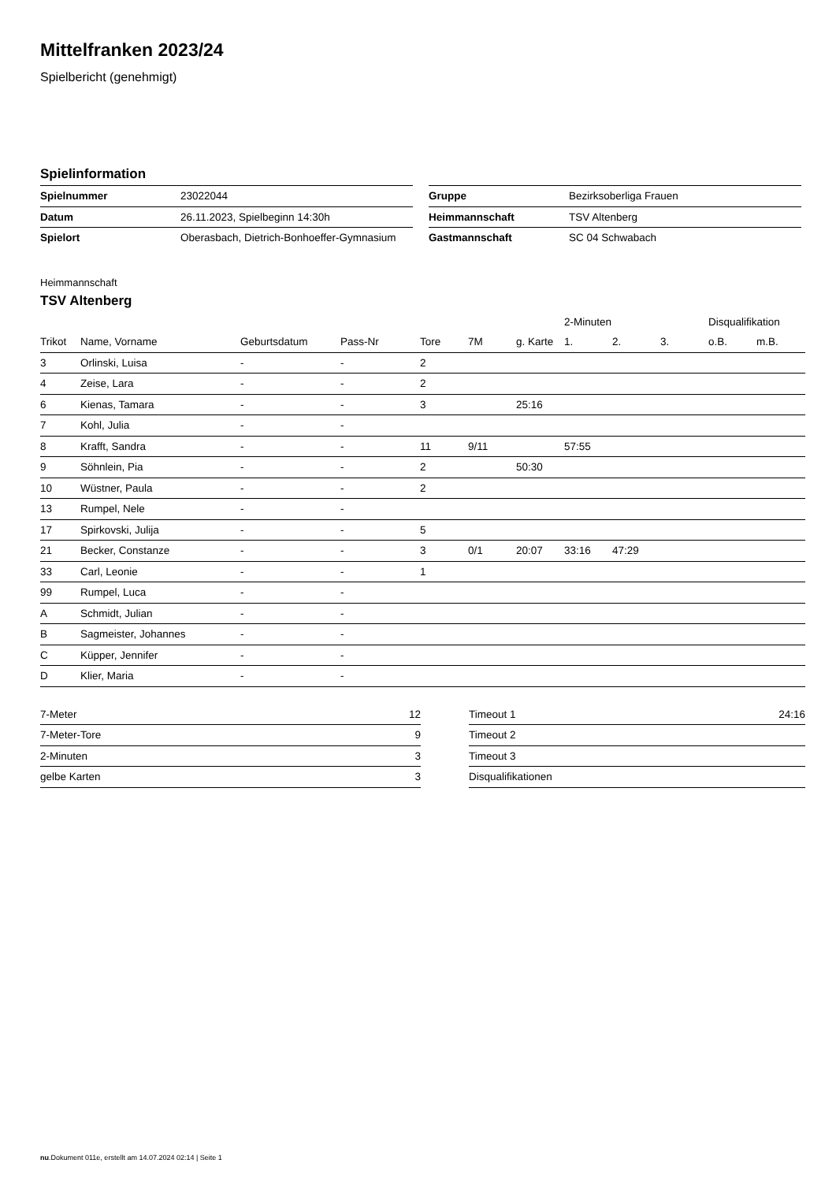Mittelfranken 2023/24
Spielbericht (genehmigt)
Spielinformation
| Spielnummer | 23022044 |
| Datum | 26.11.2023, Spielbeginn 14:30h |
| Spielort | Oberasbach, Dietrich-Bonhoeffer-Gymnasium |
| Gruppe | Bezirksoberliga Frauen |
| Heimmannschaft | TSV Altenberg |
| Gastmannschaft | SC 04 Schwabach |
Heimmannschaft
TSV Altenberg
| | | | | | | | 2-Minuten | | | Disqualifikation | |
| --- | --- | --- | --- | --- | --- | --- | --- | --- | --- | --- | --- |
| Trikot | Name, Vorname | Geburtsdatum | Pass-Nr | Tore | 7M | g. Karte | 1. | 2. | 3. | o.B. | m.B. |
| 3 | Orlinski, Luisa | - | - | 2 | | | | | | | |
| 4 | Zeise, Lara | - | - | 2 | | | | | | | |
| 6 | Kienas, Tamara | - | - | 3 | | 25:16 | | | | | |
| 7 | Kohl, Julia | - | - | | | | | | | | |
| 8 | Krafft, Sandra | - | - | 11 | 9/11 | | 57:55 | | | | |
| 9 | Söhnlein, Pia | - | - | 2 | | 50:30 | | | | | |
| 10 | Wüstner, Paula | - | - | 2 | | | | | | | |
| 13 | Rumpel, Nele | - | - | | | | | | | | |
| 17 | Spirkovski, Julija | - | - | 5 | | | | | | | |
| 21 | Becker, Constanze | - | - | 3 | 0/1 | 20:07 | 33:16 | 47:29 | | | |
| 33 | Carl, Leonie | - | - | 1 | | | | | | | |
| 99 | Rumpel, Luca | - | - | | | | | | | | |
| A | Schmidt, Julian | - | - | | | | | | | | |
| B | Sagmeister, Johannes | - | - | | | | | | | | |
| C | Küpper, Jennifer | - | - | | | | | | | | |
| D | Klier, Maria | - | - | | | | | | | | |
| 7-Meter | 12 |
| 7-Meter-Tore | 9 |
| 2-Minuten | 3 |
| gelbe Karten | 3 |
| Timeout 1 | 24:16 |
| Timeout 2 | |
| Timeout 3 | |
| Disqualifikationen | |
nu.Dokument 011e, erstellt am 14.07.2024 02:14 | Seite 1